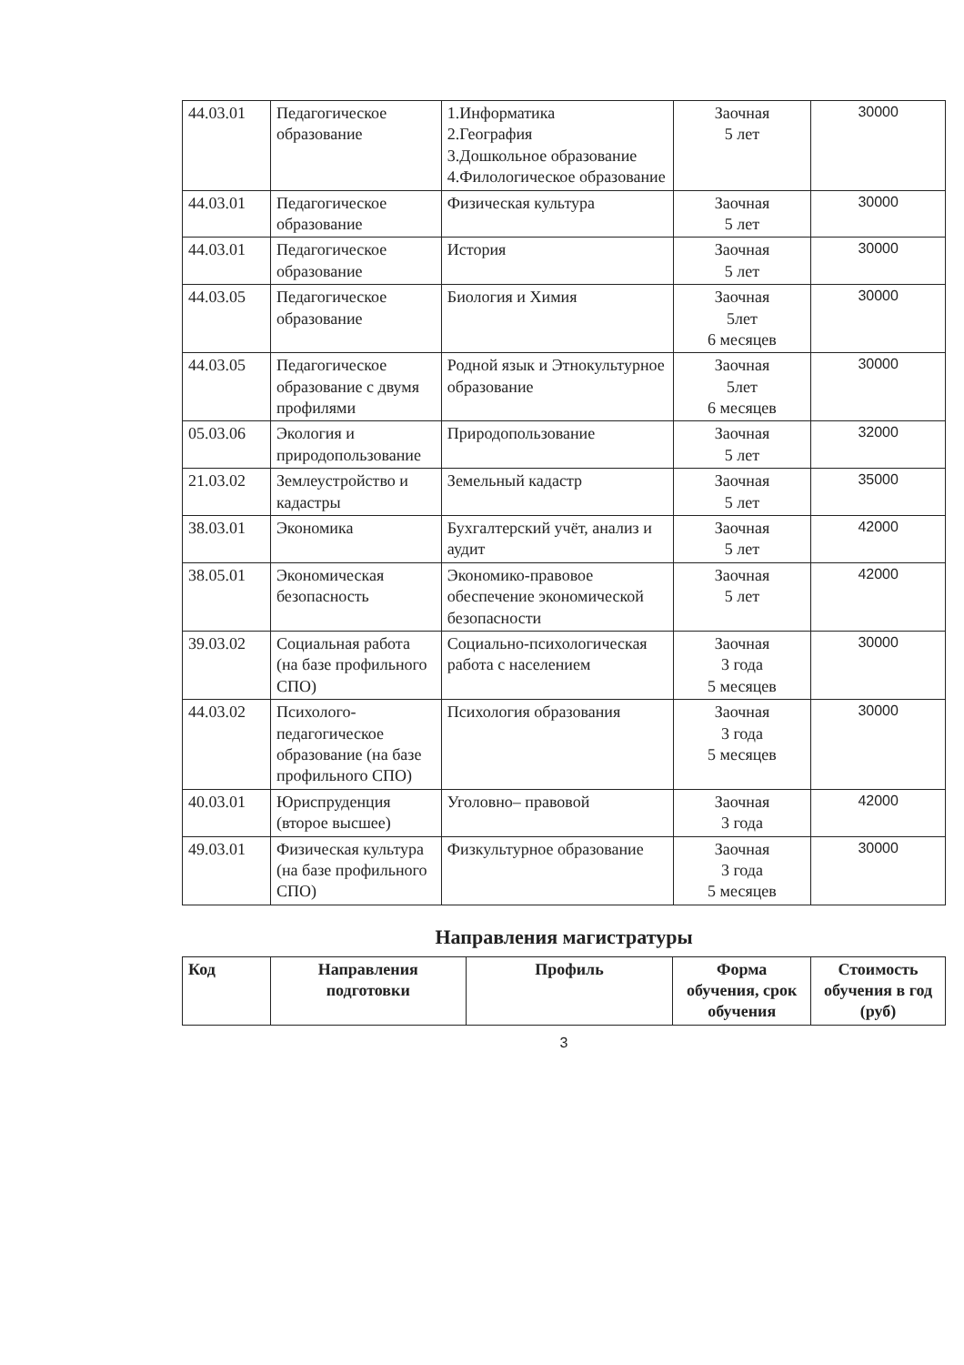| 44.03.01 | Педагогическое образование | 1.Информатика 2.География 3.Дошкольное образование 4.Филологическое образование | Заочная 5 лет | 30000 |
| 44.03.01 | Педагогическое образование | Физическая культура | Заочная 5 лет | 30000 |
| 44.03.01 | Педагогическое образование | История | Заочная 5 лет | 30000 |
| 44.03.05 | Педагогическое образование | Биология и Химия | Заочная 5лет 6 месяцев | 30000 |
| 44.03.05 | Педагогическое образование с двумя профилями | Родной язык и Этнокультурное образование | Заочная 5лет 6 месяцев | 30000 |
| 05.03.06 | Экология и природопользование | Природопользование | Заочная 5 лет | 32000 |
| 21.03.02 | Землеустройство и кадастры | Земельный кадастр | Заочная 5 лет | 35000 |
| 38.03.01 | Экономика | Бухгалтерский учёт, анализ и аудит | Заочная 5 лет | 42000 |
| 38.05.01 | Экономическая безопасность | Экономико-правовое обеспечение экономической безопасности | Заочная 5 лет | 42000 |
| 39.03.02 | Социальная работа (на базе профильного СПО) | Социально-психологическая работа с населением | Заочная 3 года 5 месяцев | 30000 |
| 44.03.02 | Психолого-педагогическое образование (на базе профильного СПО) | Психология образования | Заочная 3 года 5 месяцев | 30000 |
| 40.03.01 | Юриспруденция (второе высшее) | Уголовно– правовой | Заочная 3 года | 42000 |
| 49.03.01 | Физическая культура (на базе профильного СПО) | Физкультурное образование | Заочная 3 года 5 месяцев | 30000 |
Направления магистратуры
| Код | Направления подготовки | Профиль | Форма обучения, срок обучения | Стоимость обучения в год (руб) |
| --- | --- | --- | --- | --- |
3